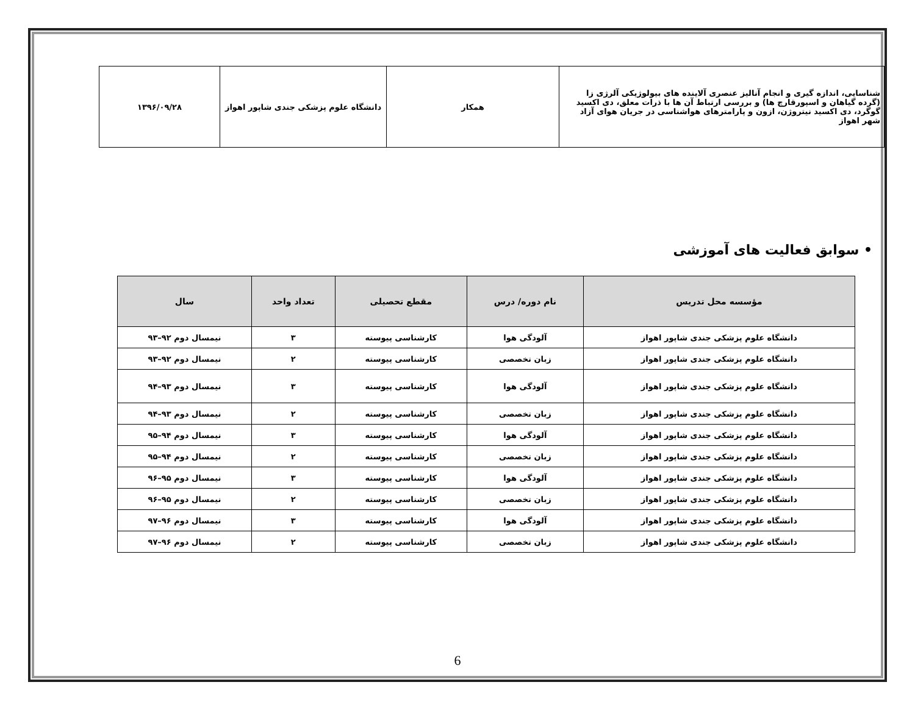| شناسایی، اندازه گیری و انجام آنالیز عنصری آلاینده های بیولوژیکی آلرژی زا (گرده گیاهان و اسپورقارچ ها) و بررسی ارتباط آن ها با ذرات معلق، دی اکسید گوگرد، دی اکسید نیتروژن، ازون و پارامترهای هواشناسی در جریان هوای آزاد شهر اهواز | همکار | دانشگاه علوم پزشکی جندی شاپور اهواز | ۱۳۹۶/۰۹/۲۸ |
• سوابق فعالیت های آموزشی
| مؤسسه محل تدریس | نام دوره/ درس | مقطع تحصیلی | تعداد واحد | سال |
| --- | --- | --- | --- | --- |
| دانشگاه علوم پزشکی جندی شاپور اهواز | آلودگی هوا | کارشناسی پیوسته | ۳ | نیمسال دوم ۹۲–۹۳ |
| دانشگاه علوم پزشکی جندی شاپور اهواز | زبان تخصصی | کارشناسی پیوسته | ۲ | نیمسال دوم ۹۲–۹۳ |
| دانشگاه علوم پزشکی جندی شاپور اهواز | آلودگی هوا | کارشناسی پیوسته | ۳ | نیمسال دوم ۹۳–۹۴ |
| دانشگاه علوم پزشکی جندی شاپور اهواز | زبان تخصصی | کارشناسی پیوسته | ۲ | نیمسال دوم ۹۳–۹۴ |
| دانشگاه علوم پزشکی جندی شاپور اهواز | آلودگی هوا | کارشناسی پیوسته | ۳ | نیمسال دوم ۹۴–۹۵ |
| دانشگاه علوم پزشکی جندی شاپور اهواز | زبان تخصصی | کارشناسی پیوسته | ۲ | نیمسال دوم ۹۴–۹۵ |
| دانشگاه علوم پزشکی جندی شاپور اهواز | آلودگی هوا | کارشناسی پیوسته | ۳ | نیمسال دوم ۹۵–۹۶ |
| دانشگاه علوم پزشکی جندی شاپور اهواز | زبان تخصصی | کارشناسی پیوسته | ۲ | نیمسال دوم ۹۵–۹۶ |
| دانشگاه علوم پزشکی جندی شاپور اهواز | آلودگی هوا | کارشناسی پیوسته | ۳ | نیمسال دوم ۹۶–۹۷ |
| دانشگاه علوم پزشکی جندی شاپور اهواز | زبان تخصصی | کارشناسی پیوسته | ۲ | نیمسال دوم ۹۶–۹۷ |
6